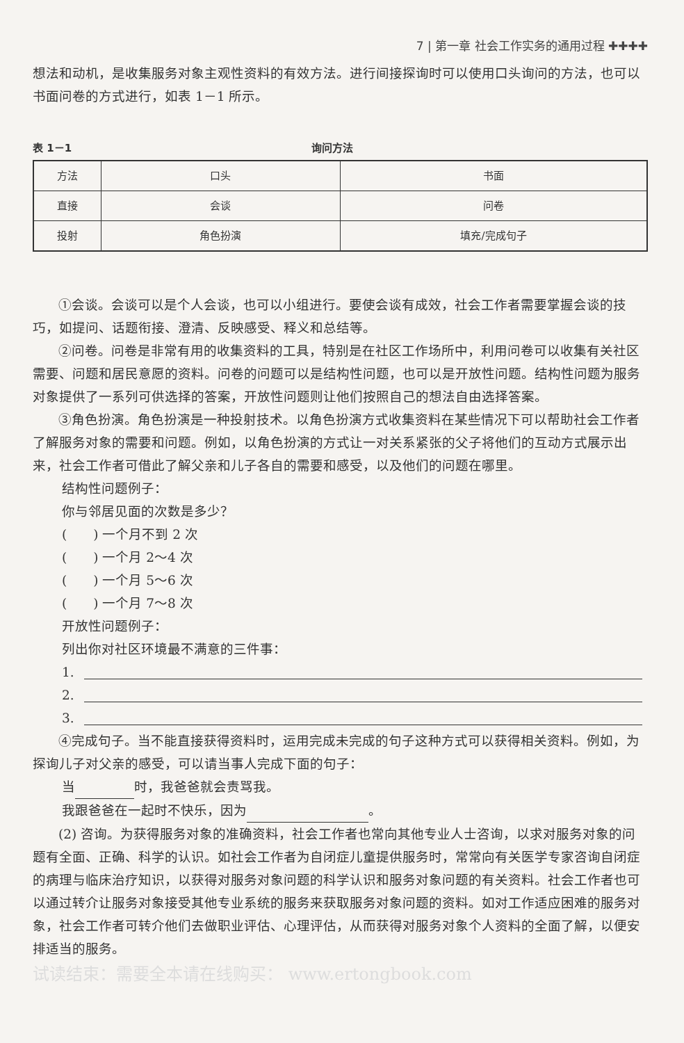7 | 第一章 社会工作实务的通用过程 ✚✚✚✚
想法和动机，是收集服务对象主观性资料的有效方法。进行间接探询时可以使用口头询问的方法，也可以书面问卷的方式进行，如表 1－1 所示。
表 1－1 询问方法
| 方法 | 口头 | 书面 |
| 直接 | 会谈 | 问卷 |
| 投射 | 角色扮演 | 填充/完成句子 |
①会谈。会谈可以是个人会谈，也可以小组进行。要使会谈有成效，社会工作者需要掌握会谈的技巧，如提问、话题衔接、澄清、反映感受、释义和总结等。
②问卷。问卷是非常有用的收集资料的工具，特别是在社区工作场所中，利用问卷可以收集有关社区需要、问题和居民意愿的资料。问卷的问题可以是结构性问题，也可以是开放性问题。结构性问题为服务对象提供了一系列可供选择的答案，开放性问题则让他们按照自己的想法自由选择答案。
③角色扮演。角色扮演是一种投射技术。以角色扮演方式收集资料在某些情况下可以帮助社会工作者了解服务对象的需要和问题。例如，以角色扮演的方式让一对关系紧张的父子将他们的互动方式展示出来，社会工作者可借此了解父亲和儿子各自的需要和感受，以及他们的问题在哪里。
结构性问题例子：
你与邻居见面的次数是多少？
(　　) 一个月不到 2 次
(　　) 一个月 2～4 次
(　　) 一个月 5～6 次
(　　) 一个月 7～8 次
开放性问题例子：
列出你对社区环境最不满意的三件事：
1.
2.
3.
④完成句子。当不能直接获得资料时，运用完成未完成的句子这种方式可以获得相关资料。例如，为探询儿子对父亲的感受，可以请当事人完成下面的句子：
当 时，我爸爸就会责骂我。
我跟爸爸在一起时不快乐，因为 。
(2) 咨询。为获得服务对象的准确资料，社会工作者也常向其他专业人士咨询，以求对服务对象的问题有全面、正确、科学的认识。如社会工作者为自闭症儿童提供服务时，常常向有关医学专家咨询自闭症的病理与临床治疗知识，以获得对服务对象问题的科学认识和服务对象问题的有关资料。社会工作者也可以通过转介让服务对象接受其他专业系统的服务来获取服务对象问题的资料。如对工作适应困难的服务对象，社会工作者可转介他们去做职业评估、心理评估，从而获得对服务对象个人资料的全面了解，以便安排适当的服务。
试读结束：需要全本请在线购买： www.ertongbook.com